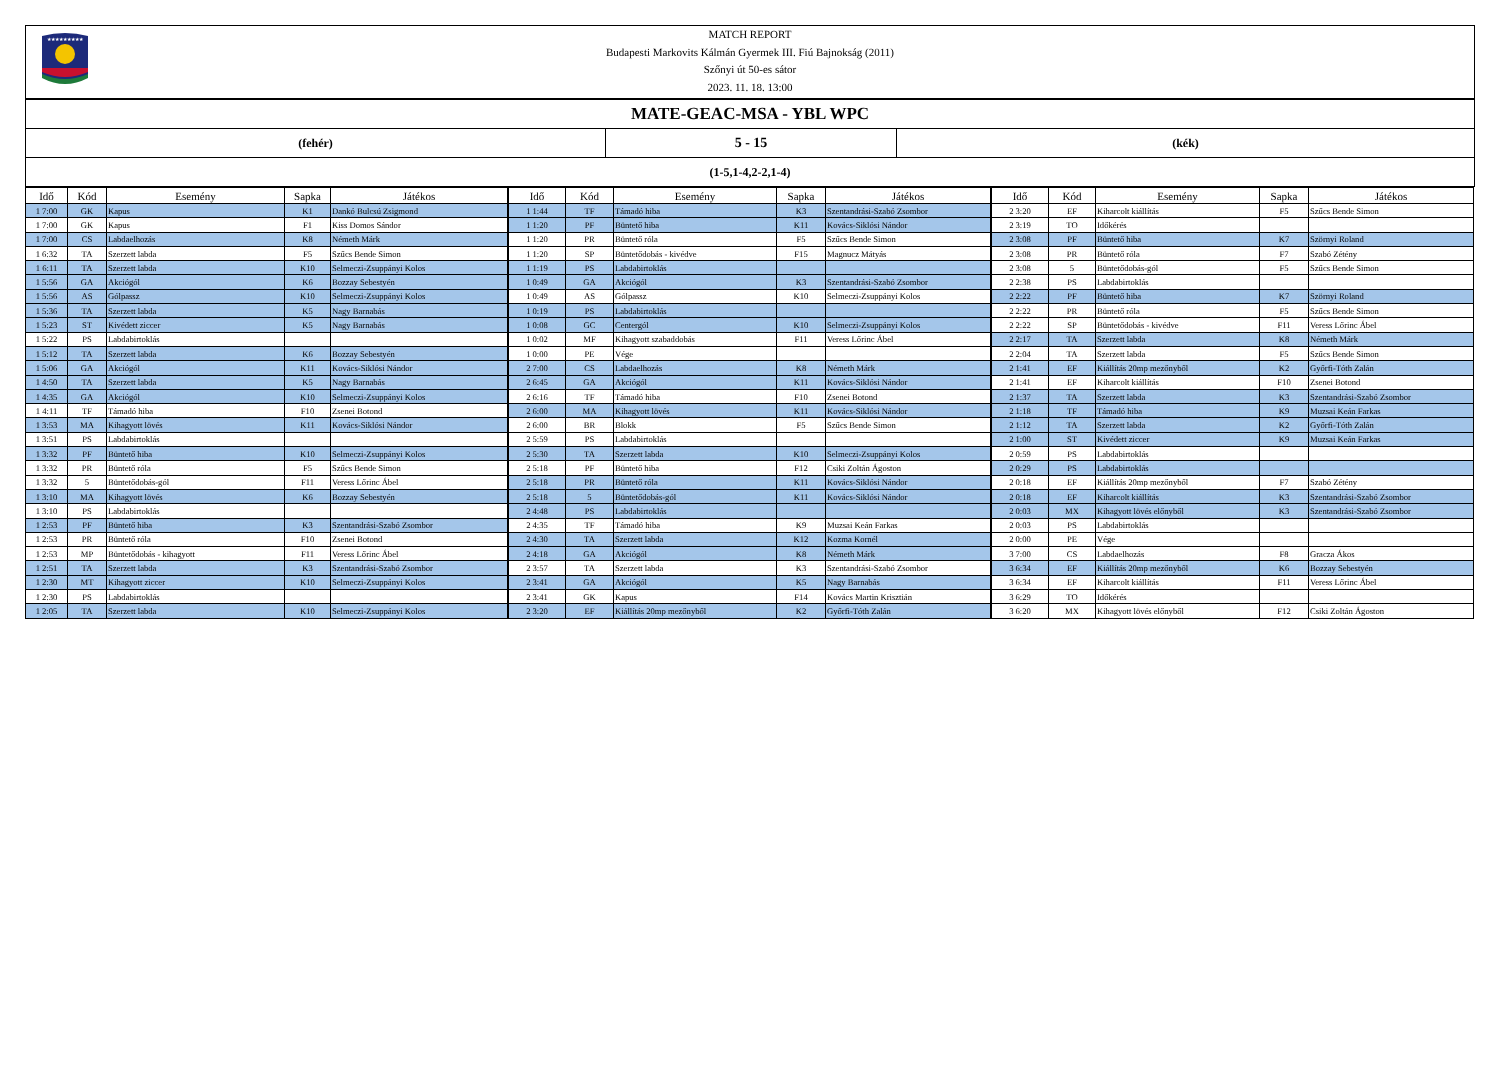★★★★★★★★★
MATCH REPORT
Budapesti Markovits Kálmán Gyermek III. Fiú Bajnokság (2011)
Szőnyi út 50-es sátor
2023. 11. 18. 13:00
MATE-GEAC-MSA - YBL WPC
(fehér)
5 - 15
(kék)
(1-5,1-4,2-2,1-4)
| Idő | Kód | Esemény | Sapka | Játékos |
| --- | --- | --- | --- | --- |
| 1 7:00 | GK | Kapus | K1 | Dankó Bulcsú Zsigmond |
| 1 7:00 | GK | Kapus | F1 | Kiss Domos Sándor |
| 1 7:00 | CS | Labdaelhozás | K8 | Németh Márk |
| 1 6:32 | TA | Szerzett labda | F5 | Szűcs Bende Simon |
| 1 6:11 | TA | Szerzett labda | K10 | Selmeczi-Zsuppányi Kolos |
| 1 5:56 | GA | Akciógól | K6 | Bozzay Sebestyén |
| 1 5:56 | AS | Gólpassz | K10 | Selmeczi-Zsuppányi Kolos |
| 1 5:36 | TA | Szerzett labda | K5 | Nagy Barnabás |
| 1 5:23 | ST | Kivédett ziccer | K5 | Nagy Barnabás |
| 1 5:22 | PS | Labdabirtoklás | | |
| 1 5:12 | TA | Szerzett labda | K6 | Bozzay Sebestyén |
| 1 5:06 | GA | Akciógól | K11 | Kovács-Siklósi Nándor |
| 1 4:50 | TA | Szerzett labda | K5 | Nagy Barnabás |
| 1 4:35 | GA | Akciógól | K10 | Selmeczi-Zsuppányi Kolos |
| 1 4:11 | TF | Támadó hiba | F10 | Zsenei Botond |
| 1 3:53 | MA | Kihagyott lövés | K11 | Kovács-Siklósi Nándor |
| 1 3:51 | PS | Labdabirtoklás | | |
| 1 3:32 | PF | Büntető hiba | K10 | Selmeczi-Zsuppányi Kolos |
| 1 3:32 | PR | Büntető róla | F5 | Szűcs Bende Simon |
| 1 3:32 | 5 | Büntetődobás-gól | F11 | Veress Lőrinc Ábel |
| 1 3:10 | MA | Kihagyott lövés | K6 | Bozzay Sebestyén |
| 1 3:10 | PS | Labdabirtoklás | | |
| 1 2:53 | PF | Büntető hiba | K3 | Szentandrási-Szabó Zsombor |
| 1 2:53 | PR | Büntető róla | F10 | Zsenei Botond |
| 1 2:53 | MP | Büntetődobás - kihagyott | F11 | Veress Lőrinc Ábel |
| 1 2:51 | TA | Szerzett labda | K3 | Szentandrási-Szabó Zsombor |
| 1 2:30 | MT | Kihagyott ziccer | K10 | Selmeczi-Zsuppányi Kolos |
| 1 2:30 | PS | Labdabirtoklás | | |
| 1 2:05 | TA | Szerzett labda | K10 | Selmeczi-Zsuppányi Kolos |
| Idő | Kód | Esemény | Sapka | Játékos |
| --- | --- | --- | --- | --- |
| 1 1:44 | TF | Támadó hiba | K3 | Szentandrási-Szabó Zsombor |
| 1 1:20 | PF | Büntető hiba | K11 | Kovács-Siklósi Nándor |
| 1 1:20 | PR | Büntető róla | F5 | Szűcs Bende Simon |
| 1 1:20 | SP | Büntetődobás - kivédve | F15 | Magnucz Mátyás |
| 1 1:19 | PS | Labdabirtoklás | | |
| 1 0:49 | GA | Akciógól | K3 | Szentandrási-Szabó Zsombor |
| 1 0:49 | AS | Gólpassz | K10 | Selmeczi-Zsuppányi Kolos |
| 1 0:19 | PS | Labdabirtoklás | | |
| 1 0:08 | GC | Centergól | K10 | Selmeczi-Zsuppányi Kolos |
| 1 0:02 | MF | Kihagyott szabaddobás | F11 | Veress Lőrinc Ábel |
| 1 0:00 | PE | Vége | | |
| 2 7:00 | CS | Labdaelhozás | K8 | Németh Márk |
| 2 6:45 | GA | Akciógól | K11 | Kovács-Siklósi Nándor |
| 2 6:16 | TF | Támadó hiba | F10 | Zsenei Botond |
| 2 6:00 | MA | Kihagyott lövés | K11 | Kovács-Siklósi Nándor |
| 2 6:00 | BR | Blokk | F5 | Szűcs Bende Simon |
| 2 5:59 | PS | Labdabirtoklás | | |
| 2 5:30 | TA | Szerzett labda | K10 | Selmeczi-Zsuppányi Kolos |
| 2 5:18 | PF | Büntető hiba | F12 | Csiki Zoltán Ágoston |
| 2 5:18 | PR | Büntető róla | K11 | Kovács-Siklósi Nándor |
| 2 5:18 | 5 | Büntetődobás-gól | K11 | Kovács-Siklósi Nándor |
| 2 4:48 | PS | Labdabirtoklás | | |
| 2 4:35 | TF | Támadó hiba | K9 | Muzsai Keán Farkas |
| 2 4:30 | TA | Szerzett labda | K12 | Kozma Kornél |
| 2 4:18 | GA | Akciógól | K8 | Németh Márk |
| 2 3:57 | TA | Szerzett labda | K3 | Szentandrási-Szabó Zsombor |
| 2 3:41 | GA | Akciógól | K5 | Nagy Barnabás |
| 2 3:41 | GK | Kapus | F14 | Kovács Martin Krisztián |
| 2 3:20 | EF | Kiállítás 20mp mezőnyből | K2 | Győrfi-Tóth Zalán |
| Idő | Kód | Esemény | Sapka | Játékos |
| --- | --- | --- | --- | --- |
| 2 3:20 | EF | Kiharcolt kiállítás | F5 | Szűcs Bende Simon |
| 2 3:19 | TO | Időkérés | | |
| 2 3:08 | PF | Büntető hiba | K7 | Szörnyi Roland |
| 2 3:08 | PR | Büntető róla | F7 | Szabó Zétény |
| 2 3:08 | 5 | Büntetődobás-gól | F5 | Szűcs Bende Simon |
| 2 2:38 | PS | Labdabirtoklás | | |
| 2 2:22 | PF | Büntető hiba | K7 | Szörnyi Roland |
| 2 2:22 | PR | Büntető róla | F5 | Szűcs Bende Simon |
| 2 2:22 | SP | Büntetődobás - kivédve | F11 | Veress Lőrinc Ábel |
| 2 2:17 | TA | Szerzett labda | K8 | Németh Márk |
| 2 2:04 | TA | Szerzett labda | F5 | Szűcs Bende Simon |
| 2 1:41 | EF | Kiállítás 20mp mezőnyből | K2 | Győrfi-Tóth Zalán |
| 2 1:41 | EF | Kiharcolt kiállítás | F10 | Zsenei Botond |
| 2 1:37 | TA | Szerzett labda | K3 | Szentandrási-Szabó Zsombor |
| 2 1:18 | TF | Támadó hiba | K9 | Muzsai Keán Farkas |
| 2 1:12 | TA | Szerzett labda | K2 | Győrfi-Tóth Zalán |
| 2 1:00 | ST | Kivédett ziccer | K9 | Muzsai Keán Farkas |
| 2 0:59 | PS | Labdabirtoklás | | |
| 2 0:29 | PS | Labdabirtoklás | | |
| 2 0:18 | EF | Kiállítás 20mp mezőnyből | F7 | Szabó Zétény |
| 2 0:18 | EF | Kiharcolt kiállítás | K3 | Szentandrási-Szabó Zsombor |
| 2 0:03 | MX | Kihagyott lövés előnyből | K3 | Szentandrási-Szabó Zsombor |
| 2 0:03 | PS | Labdabirtoklás | | |
| 2 0:00 | PE | Vége | | |
| 3 7:00 | CS | Labdaelhozás | F8 | Gracza Ákos |
| 3 6:34 | EF | Kiállítás 20mp mezőnyből | K6 | Bozzay Sebestyén |
| 3 6:34 | EF | Kiharcolt kiállítás | F11 | Veress Lőrinc Ábel |
| 3 6:29 | TO | Időkérés | | |
| 3 6:20 | MX | Kihagyott lövés előnyből | F12 | Csiki Zoltán Ágoston |